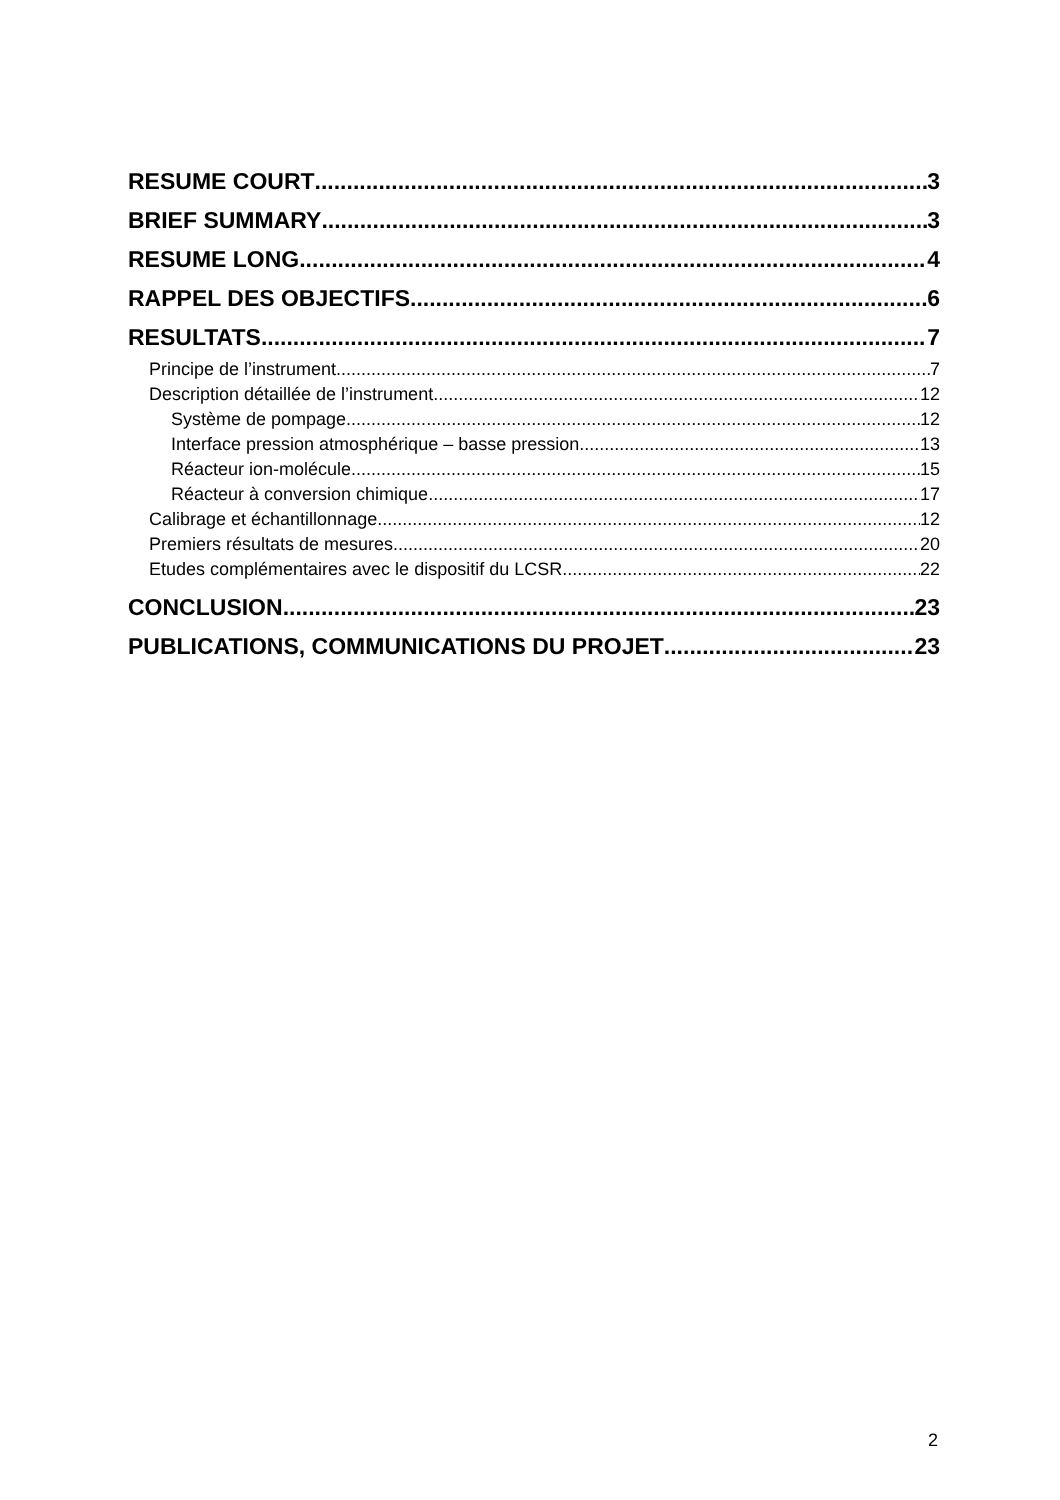RESUME COURT 3
BRIEF SUMMARY 3
RESUME LONG 4
RAPPEL DES OBJECTIFS 6
RESULTATS 7
Principe de l’instrument 7
Description détaillée de l’instrument 12
Système de pompage 12
Interface pression atmosphérique – basse pression 13
Réacteur ion-molécule 15
Réacteur à conversion chimique 17
Calibrage et échantillonnage 12
Premiers résultats de mesures 20
Etudes complémentaires avec le dispositif du LCSR 22
CONCLUSION 23
PUBLICATIONS, COMMUNICATIONS DU PROJET 23
2